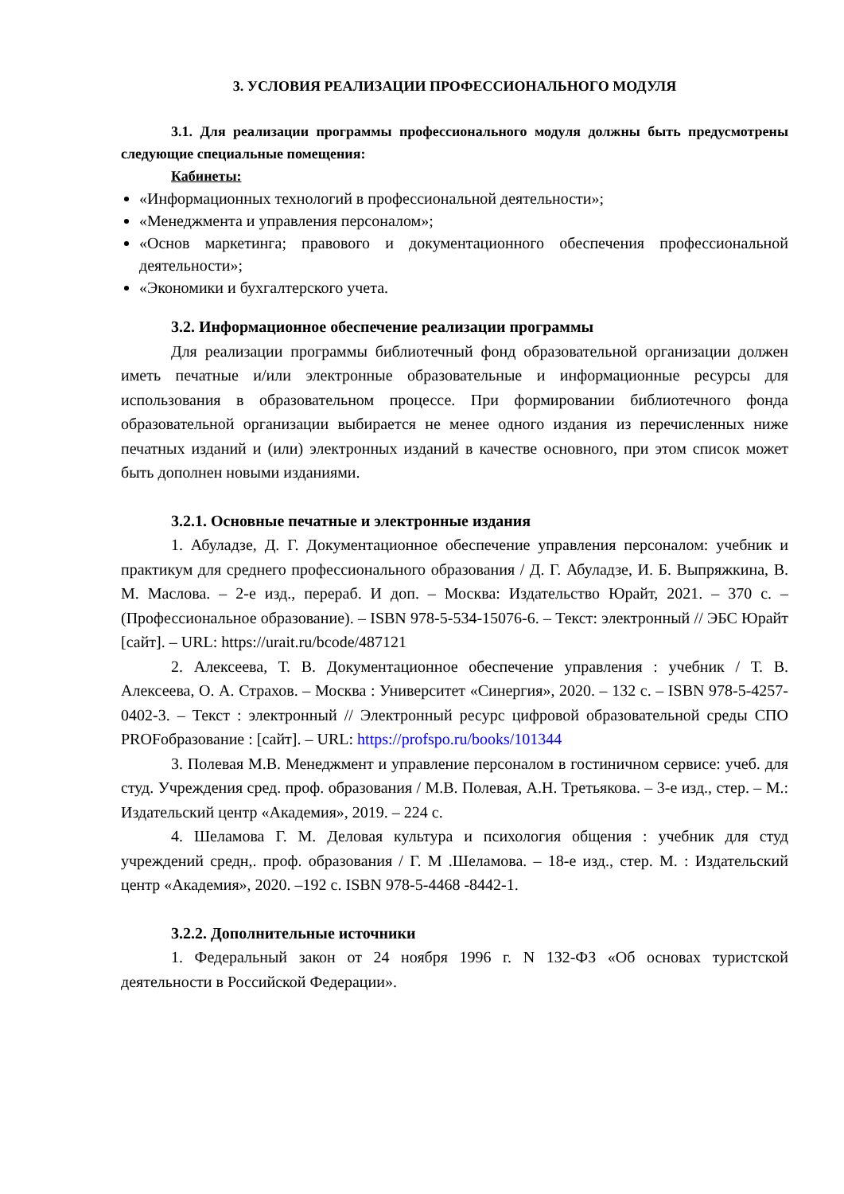3. УСЛОВИЯ РЕАЛИЗАЦИИ ПРОФЕССИОНАЛЬНОГО МОДУЛЯ
3.1. Для реализации программы профессионального модуля должны быть предусмотрены следующие специальные помещения:
Кабинеты:
«Информационных технологий в профессиональной деятельности»;
«Менеджмента и управления персоналом»;
«Основ маркетинга; правового и документационного обеспечения профессиональной деятельности»;
«Экономики и бухгалтерского учета.
3.2. Информационное обеспечение реализации программы
Для реализации программы библиотечный фонд образовательной организации должен иметь печатные и/или электронные образовательные и информационные ресурсы для использования в образовательном процессе. При формировании библиотечного фонда образовательной организации выбирается не менее одного издания из перечисленных ниже печатных изданий и (или) электронных изданий в качестве основного, при этом список может быть дополнен новыми изданиями.
3.2.1. Основные печатные и электронные издания
1. Абуладзе, Д. Г. Документационное обеспечение управления персоналом: учебник и практикум для среднего профессионального образования / Д. Г. Абуладзе, И. Б. Выпряжкина, В. М. Маслова. – 2-е изд., перераб. И доп. – Москва: Издательство Юрайт, 2021. – 370 с. – (Профессиональное образование). – ISBN 978-5-534-15076-6. – Текст: электронный // ЭБС Юрайт [сайт]. – URL: https://urait.ru/bcode/487121
2. Алексеева, Т. В. Документационное обеспечение управления : учебник / Т. В. Алексеева, О. А. Страхов. – Москва : Университет «Синергия», 2020. – 132 с. – ISBN 978-5-4257-0402-3. – Текст : электронный // Электронный ресурс цифровой образовательной среды СПО PROFобразование : [сайт]. – URL: https://profspo.ru/books/101344
3. Полевая М.В. Менеджмент и управление персоналом в гостиничном сервисе: учеб. для студ. Учреждения сред. проф. образования / М.В. Полевая, А.Н. Третьякова. – 3-е изд., стер. – М.: Издательский центр «Академия», 2019. – 224 с.
4. Шеламова Г. М. Деловая культура и психология общения : учебник для студ учреждений средн,. проф. образования / Г. М .Шеламова. – 18-е изд., стер. М. : Издательский центр «Академия», 2020. –192 с. ISBN 978-5-4468 -8442-1.
3.2.2. Дополнительные источники
1. Федеральный закон от 24 ноября 1996 г. N 132-ФЗ «Об основах туристской деятельности в Российской Федерации».